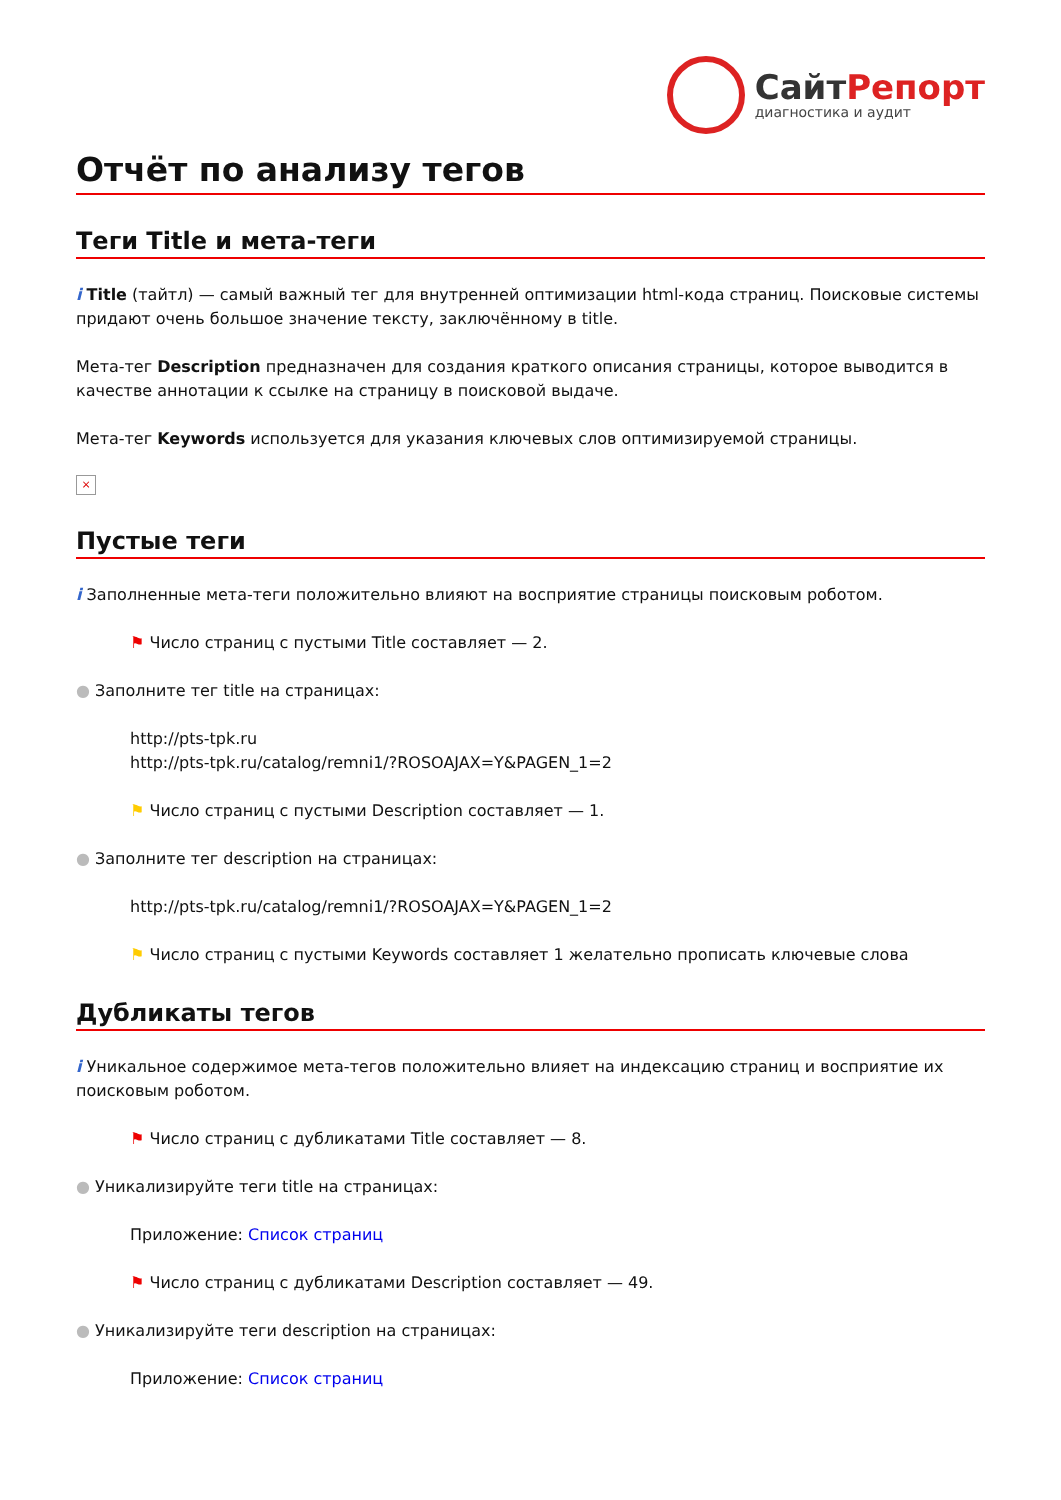СайтРепорт
диагностика и аудит
Отчёт по анализу тегов
Теги Title и мета-теги
i Title (тайтл) — самый важный тег для внутренней оптимизации html-кода страниц. Поисковые системы придают очень большое значение тексту, заключённому в title.
Мета-тег Description предназначен для создания краткого описания страницы, которое выводится в качестве аннотации к ссылке на страницу в поисковой выдаче.
Мета-тег Keywords используется для указания ключевых слов оптимизируемой страницы.
×
Пустые теги
i Заполненные мета-теги положительно влияют на восприятие страницы поисковым роботом.
⚑ Число страниц с пустыми Title составляет — 2.
● Заполните тег title на страницах:
http://pts-tpk.ru
http://pts-tpk.ru/catalog/remni1/?ROSOAJAX=Y&PAGEN_1=2
⚑ Число страниц с пустыми Description составляет — 1.
● Заполните тег description на страницах:
http://pts-tpk.ru/catalog/remni1/?ROSOAJAX=Y&PAGEN_1=2
⚑ Число страниц с пустыми Keywords составляет 1 желательно прописать ключевые слова
Дубликаты тегов
i Уникальное содержимое мета-тегов положительно влияет на индексацию страниц и восприятие их поисковым роботом.
⚑ Число страниц с дубликатами Title составляет — 8.
● Уникализируйте теги title на страницах:
Приложение: Список страниц
⚑ Число страниц с дубликатами Description составляет — 49.
● Уникализируйте теги description на страницах:
Приложение: Список страниц